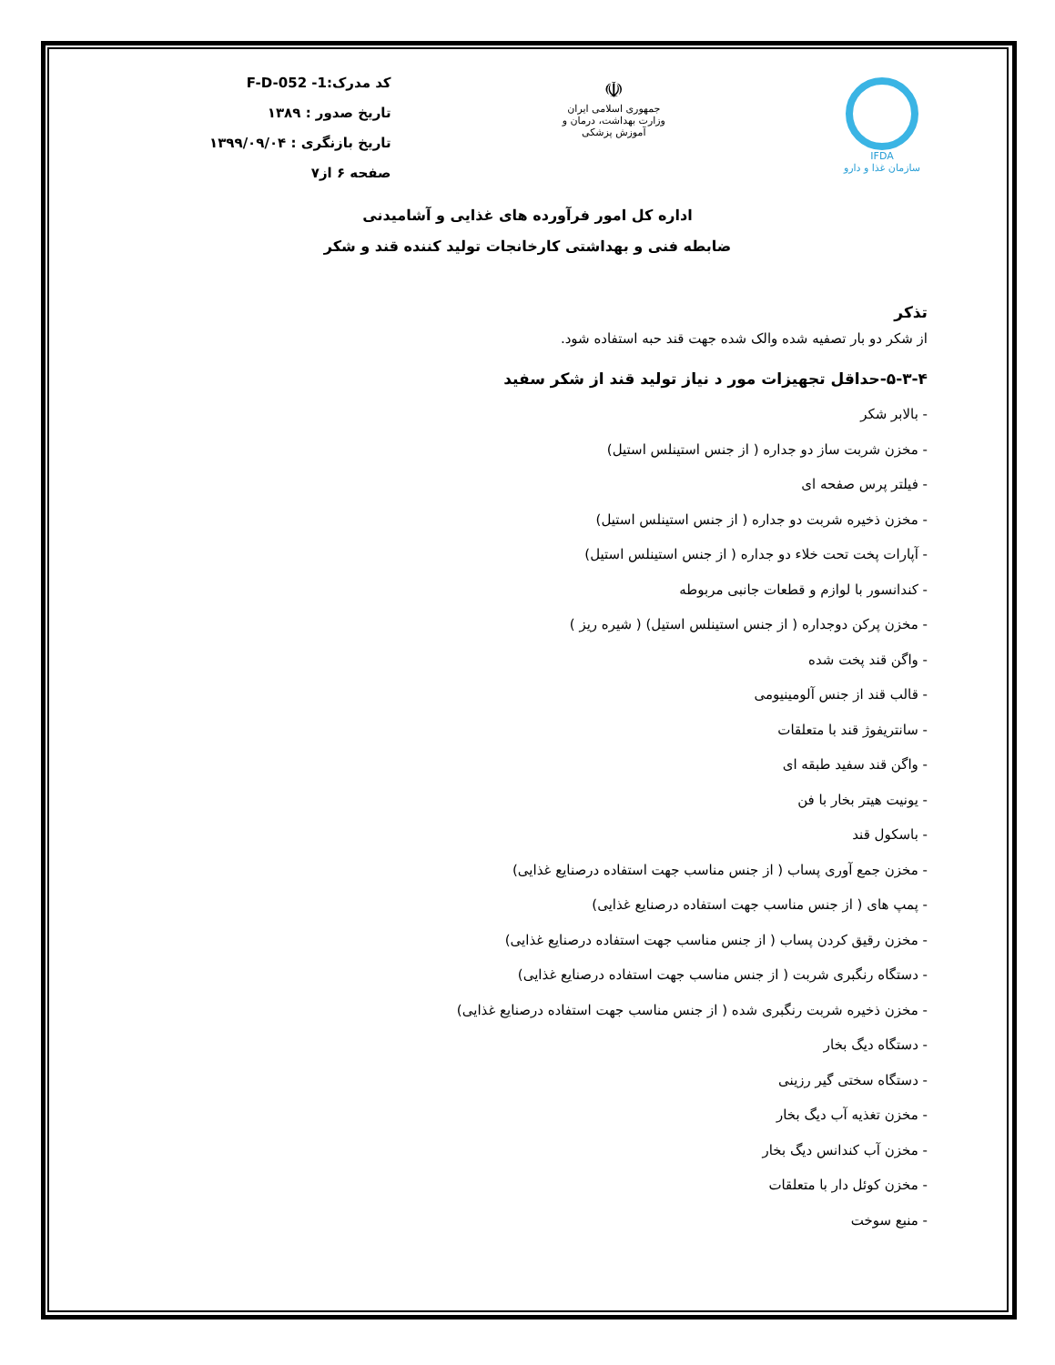IFDA
سازمان غذا و دارو
☫
جمهوری اسلامی ایران
وزارت بهداشت، درمان و آموزش پزشکی
کد مدرک:F-D-052 -1
تاریخ صدور : ۱۳۸۹
تاریخ بازنگری : ۱۳۹۹/۰۹/۰۴
صفحه ۶ از۷
اداره کل امور فرآورده های غذایی و آشامیدنی
ضابطه فنی و بهداشتی کارخانجات تولید کننده قند و شکر
تذکر
از شکر دو بار تصفیه شده والک شده جهت قند حبه استفاده شود.
۵-۳-۴-حداقل تجهیزات مور د نیاز تولید قند از شکر سفید
- بالابر شکر
- مخزن شربت ساز دو جداره ( از جنس استینلس استیل)
- فیلتر پرس صفحه ای
- مخزن ذخیره شربت دو جداره ( از جنس استینلس استیل)
- آپارات پخت تحت خلاء دو جداره ( از جنس استینلس استیل)
- کندانسور با لوازم و قطعات جانبی مربوطه
- مخزن پرکن دوجداره ( از جنس استینلس استیل) ( شیره ریز )
- واگن قند پخت شده
- قالب قند از جنس آلومینیومی
- سانتریفوژ قند با متعلقات
- واگن قند سفید طبقه ای
- یونیت هیتر بخار با فن
- باسکول قند
- مخزن جمع آوری پساب ( از جنس مناسب جهت استفاده درصنایع غذایی)
- پمپ های ( از جنس مناسب جهت استفاده درصنایع غذایی)
- مخزن رقیق کردن پساب ( از جنس مناسب جهت استفاده درصنایع غذایی)
- دستگاه رنگبری شربت ( از جنس مناسب جهت استفاده درصنایع غذایی)
- مخزن ذخیره شربت رنگبری شده ( از جنس مناسب جهت استفاده درصنایع غذایی)
- دستگاه دیگ بخار
- دستگاه سختی گیر رزینی
- مخزن تغذیه آب دیگ بخار
- مخزن آب کندانس دیگ بخار
- مخزن کوئل دار با متعلقات
- منبع سوخت